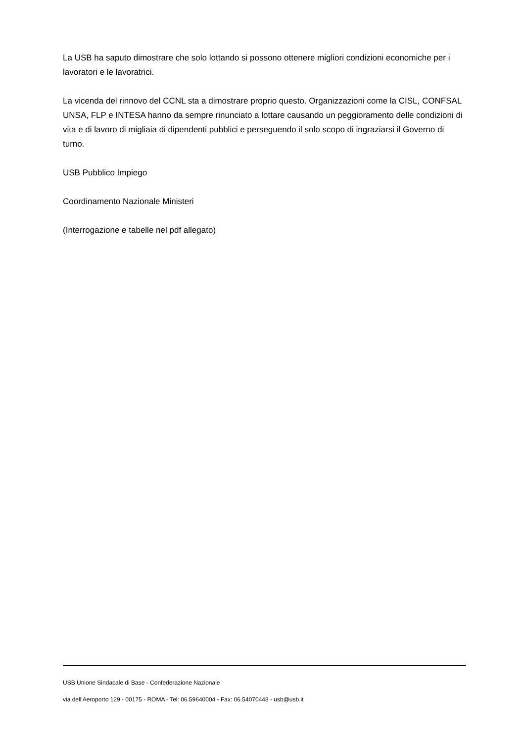La USB ha saputo dimostrare che solo lottando si possono ottenere migliori condizioni economiche per i lavoratori e le lavoratrici.
La vicenda del rinnovo del CCNL sta a dimostrare proprio questo. Organizzazioni come la CISL, CONFSAL UNSA, FLP e INTESA hanno da sempre rinunciato a lottare causando un peggioramento delle condizioni di vita e di lavoro di migliaia di dipendenti pubblici e perseguendo il solo scopo di ingraziarsi il Governo di turno.
USB Pubblico Impiego
Coordinamento Nazionale Ministeri
(Interrogazione e tabelle nel pdf allegato)
USB Unione Sindacale di Base - Confederazione Nazionale
via dell'Aeroporto 129 - 00175 - ROMA - Tel: 06.59640004 - Fax: 06.54070448 - usb@usb.it